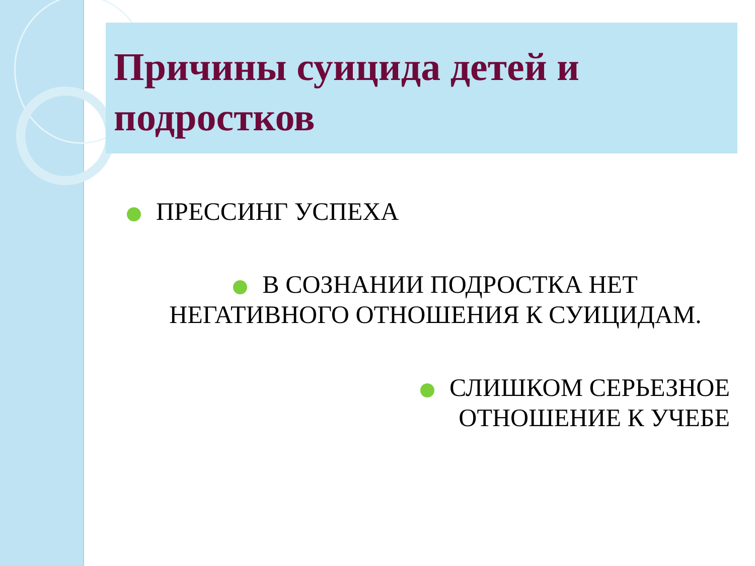Причины суицида детей и подростков
ПРЕССИНГ УСПЕХА
В СОЗНАНИИ ПОДРОСТКА НЕТ
НЕГАТИВНОГО ОТНОШЕНИЯ К СУИЦИДАМ.
СЛИШКОМ СЕРЬЕЗНОЕ
ОТНОШЕНИЕ К УЧЕБЕ